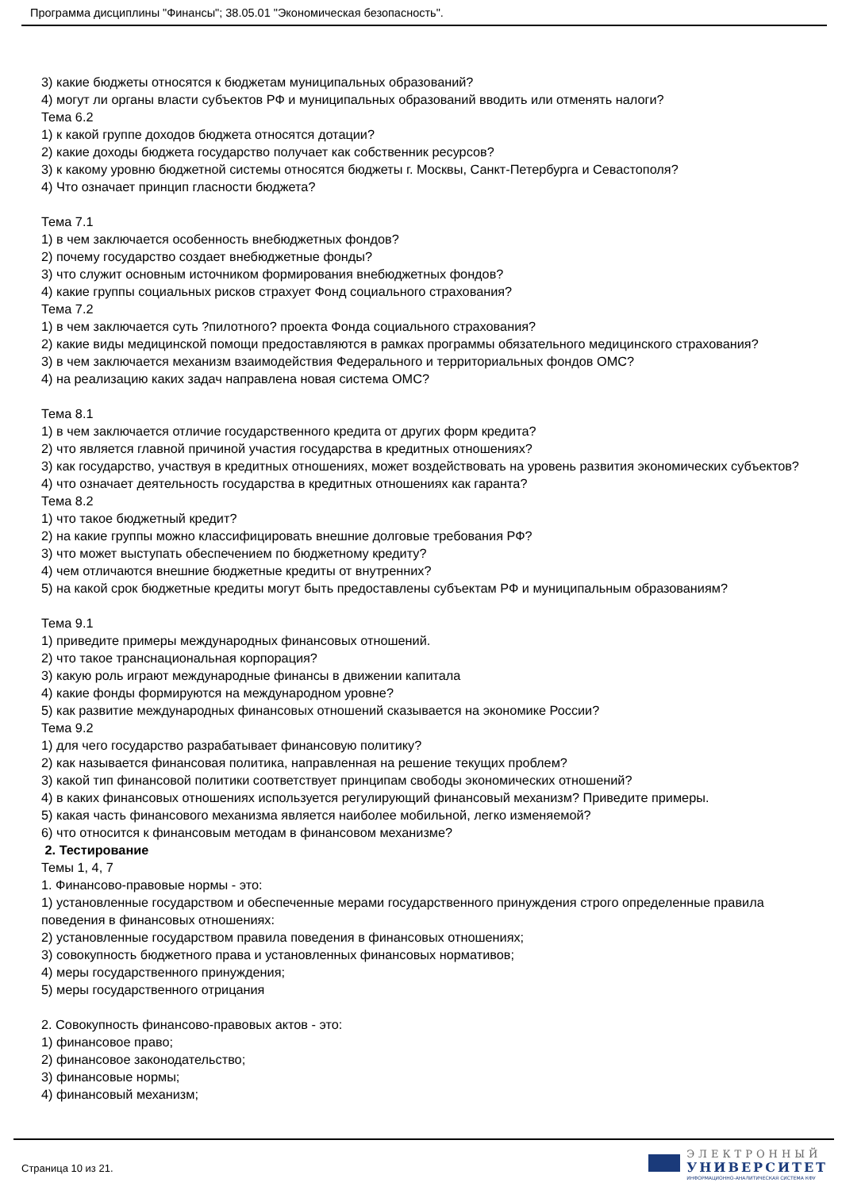Программа дисциплины "Финансы"; 38.05.01 "Экономическая безопасность".
3) какие бюджеты относятся к бюджетам муниципальных образований?
4) могут ли органы власти субъектов РФ и муниципальных образований вводить или отменять налоги?
Тема 6.2
1) к какой группе доходов бюджета относятся дотации?
2) какие доходы бюджета государство получает как собственник ресурсов?
3) к какому уровню бюджетной системы относятся бюджеты г. Москвы, Санкт-Петербурга и Севастополя?
4) Что означает принцип гласности бюджета?
Тема 7.1
1) в чем заключается особенность внебюджетных фондов?
2) почему государство создает внебюджетные фонды?
3) что служит основным источником формирования внебюджетных фондов?
4) какие группы социальных рисков страхует Фонд социального страхования?
Тема 7.2
1) в чем заключается суть ?пилотного? проекта Фонда социального страхования?
2) какие виды медицинской помощи предоставляются в рамках программы обязательного медицинского страхования?
3) в чем заключается механизм взаимодействия Федерального и территориальных фондов ОМС?
4) на реализацию каких задач направлена новая система ОМС?
Тема 8.1
1) в чем заключается отличие государственного кредита от других форм кредита?
2) что является главной причиной участия государства в кредитных отношениях?
3) как государство, участвуя в кредитных отношениях, может воздействовать на уровень развития экономических субъектов?
4) что означает деятельность государства в кредитных отношениях как гаранта?
Тема 8.2
1) что такое бюджетный кредит?
2) на какие группы можно классифицировать внешние долговые требования РФ?
3) что может выступать обеспечением по бюджетному кредиту?
4) чем отличаются внешние бюджетные кредиты от внутренних?
5) на какой срок бюджетные кредиты могут быть предоставлены субъектам РФ и муниципальным образованиям?
Тема 9.1
1) приведите примеры международных финансовых отношений.
2) что такое транснациональная корпорация?
3) какую роль играют международные финансы в движении капитала
4) какие фонды формируются на международном уровне?
5) как развитие международных финансовых отношений сказывается на экономике России?
Тема 9.2
1) для чего государство разрабатывает финансовую политику?
2) как называется финансовая политика, направленная на решение текущих проблем?
3) какой тип финансовой политики соответствует принципам свободы экономических отношений?
4) в каких финансовых отношениях используется регулирующий финансовый механизм? Приведите примеры.
5) какая часть финансового механизма является наиболее мобильной, легко изменяемой?
6) что относится к финансовым методам в финансовом механизме?
2. Тестирование
Темы 1, 4, 7
1. Финансово-правовые нормы - это:
1) установленные государством и обеспеченные мерами государственного принуждения строго определенные правила поведения в финансовых отношениях:
2) установленные государством правила поведения в финансовых отношениях;
3) совокупность бюджетного права и установленных финансовых нормативов;
4) меры государственного принуждения;
5) меры государственного отрицания
2. Совокупность финансово-правовых актов - это:
1) финансовое право;
2) финансовое законодательство;
3) финансовые нормы;
4) финансовый механизм;
Страница 10 из 21.
ЭЛЕКТРОННЫЙ
УНИВЕРСИТЕТ
ИНФОРМАЦИОННО-АНАЛИТИЧЕСКАЯ СИСТЕМА КФУ